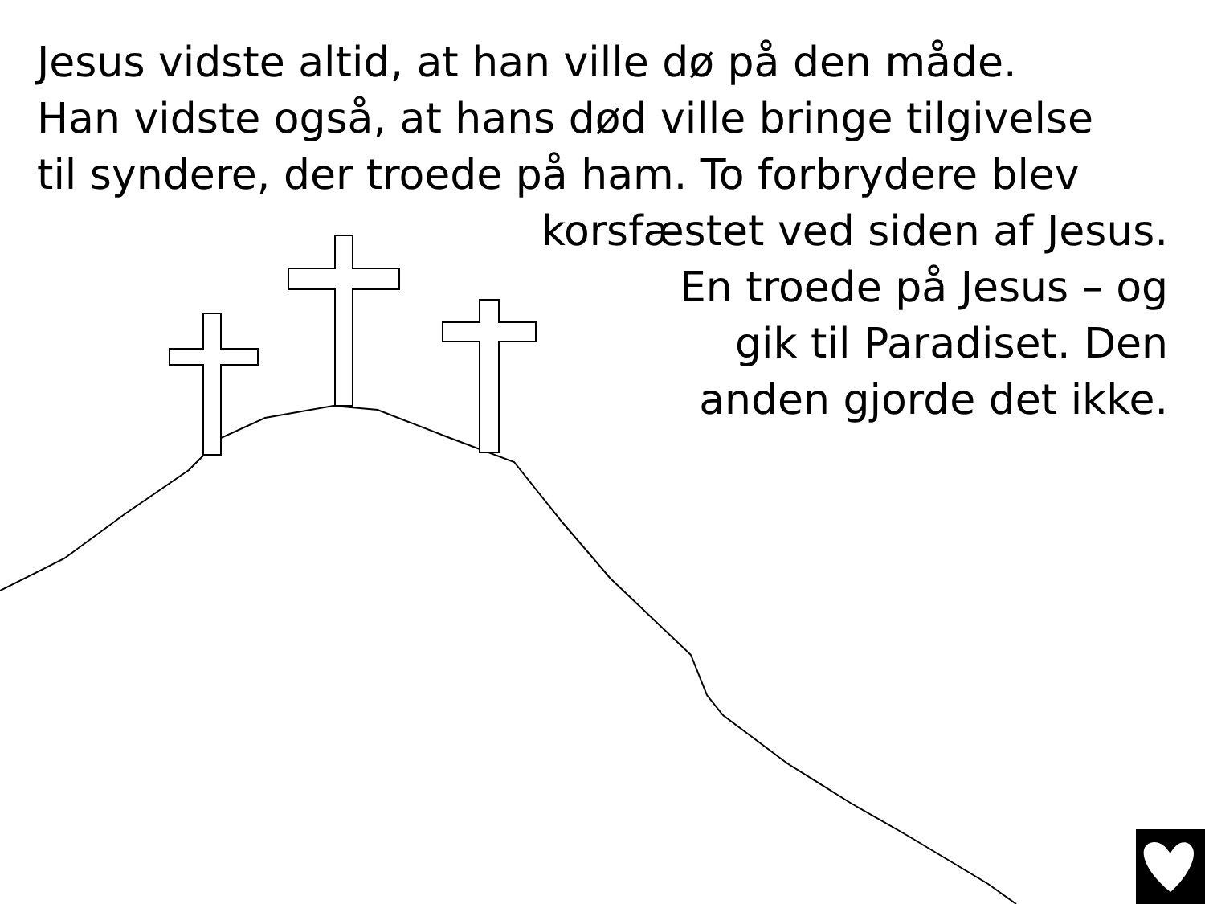Jesus vidste altid, at han ville dø på den måde.
Han vidste også, at hans død ville bringe tilgivelse
til syndere, der troede på ham. To forbrydere blev
korsfæstet ved siden af Jesus.
En troede på Jesus – og
gik til Paradiset. Den
anden gjorde det ikke.